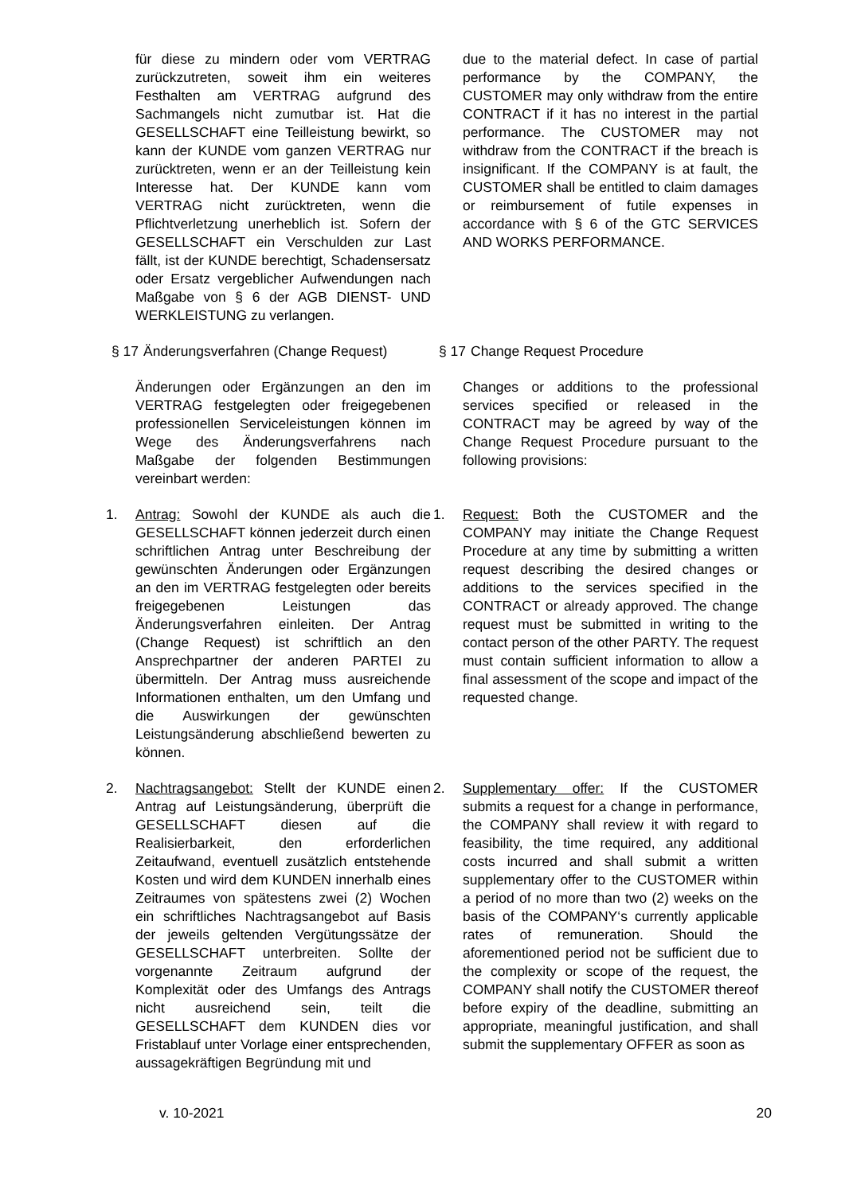für diese zu mindern oder vom VERTRAG zurückzutreten, soweit ihm ein weiteres Festhalten am VERTRAG aufgrund des Sachmangels nicht zumutbar ist. Hat die GESELLSCHAFT eine Teilleistung bewirkt, so kann der KUNDE vom ganzen VERTRAG nur zurücktreten, wenn er an der Teilleistung kein Interesse hat. Der KUNDE kann vom VERTRAG nicht zurücktreten, wenn die Pflichtverletzung unerheblich ist. Sofern der GESELLSCHAFT ein Verschulden zur Last fällt, ist der KUNDE berechtigt, Schadensersatz oder Ersatz vergeblicher Aufwendungen nach Maßgabe von § 6 der AGB DIENST- UND WERKLEISTUNG zu verlangen.
due to the material defect. In case of partial performance by the COMPANY, the CUSTOMER may only withdraw from the entire CONTRACT if it has no interest in the partial performance. The CUSTOMER may not withdraw from the CONTRACT if the breach is insignificant. If the COMPANY is at fault, the CUSTOMER shall be entitled to claim damages or reimbursement of futile expenses in accordance with § 6 of the GTC SERVICES AND WORKS PERFORMANCE.
§ 17 Änderungsverfahren (Change Request)
§ 17 Change Request Procedure
Änderungen oder Ergänzungen an den im VERTRAG festgelegten oder freigegebenen professionellen Serviceleistungen können im Wege des Änderungsverfahrens nach Maßgabe der folgenden Bestimmungen vereinbart werden:
Changes or additions to the professional services specified or released in the CONTRACT may be agreed by way of the Change Request Procedure pursuant to the following provisions:
1. Antrag: Sowohl der KUNDE als auch die GESELLSCHAFT können jederzeit durch einen schriftlichen Antrag unter Beschreibung der gewünschten Änderungen oder Ergänzungen an den im VERTRAG festgelegten oder bereits freigegebenen Leistungen das Änderungsverfahren einleiten. Der Antrag (Change Request) ist schriftlich an den Ansprechpartner der anderen PARTEI zu übermitteln. Der Antrag muss ausreichende Informationen enthalten, um den Umfang und die Auswirkungen der gewünschten Leistungsänderung abschließend bewerten zu können.
1. Request: Both the CUSTOMER and the COMPANY may initiate the Change Request Procedure at any time by submitting a written request describing the desired changes or additions to the services specified in the CONTRACT or already approved. The change request must be submitted in writing to the contact person of the other PARTY. The request must contain sufficient information to allow a final assessment of the scope and impact of the requested change.
2. Nachtragsangebot: Stellt der KUNDE einen Antrag auf Leistungsänderung, überprüft die GESELLSCHAFT diesen auf die Realisierbarkeit, den erforderlichen Zeitaufwand, eventuell zusätzlich entstehende Kosten und wird dem KUNDEN innerhalb eines Zeitraumes von spätestens zwei (2) Wochen ein schriftliches Nachtragsangebot auf Basis der jeweils geltenden Vergütungssätze der GESELLSCHAFT unterbreiten. Sollte der vorgenannte Zeitraum aufgrund der Komplexität oder des Umfangs des Antrags nicht ausreichend sein, teilt die GESELLSCHAFT dem KUNDEN dies vor Fristablauf unter Vorlage einer entsprechenden, aussagekräftigen Begründung mit und
2. Supplementary offer: If the CUSTOMER submits a request for a change in performance, the COMPANY shall review it with regard to feasibility, the time required, any additional costs incurred and shall submit a written supplementary offer to the CUSTOMER within a period of no more than two (2) weeks on the basis of the COMPANY‘s currently applicable rates of remuneration. Should the aforementioned period not be sufficient due to the complexity or scope of the request, the COMPANY shall notify the CUSTOMER thereof before expiry of the deadline, submitting an appropriate, meaningful justification, and shall submit the supplementary OFFER as soon as
v. 10-2021 20